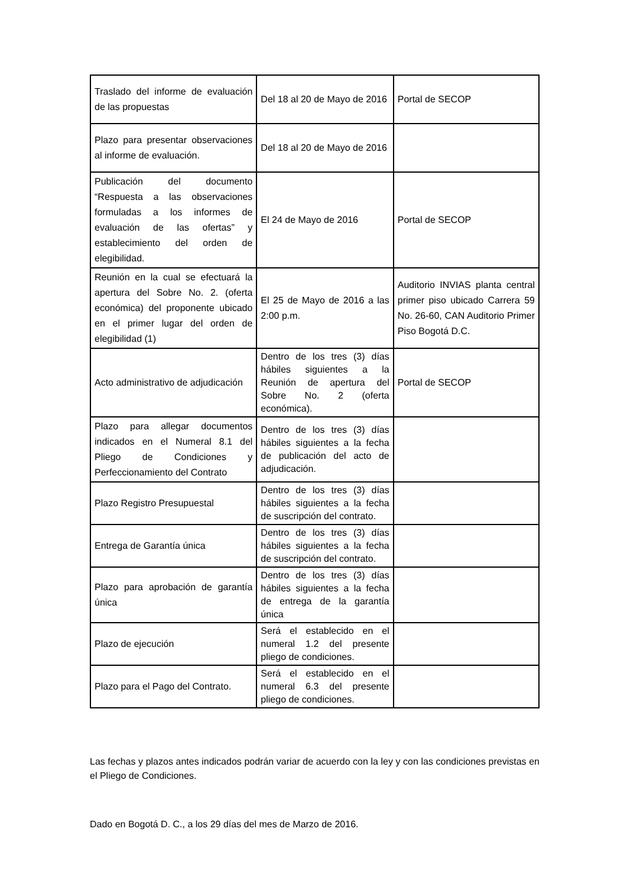| Traslado del informe de evaluación de las propuestas | Del 18 al 20 de Mayo de 2016 | Portal de SECOP |
| Plazo para presentar observaciones al informe de evaluación. | Del 18 al 20 de Mayo de 2016 | |
| Publicación del documento “Respuesta a las observaciones formuladas a los informes de evaluación de las ofertas” y establecimiento del orden de elegibilidad. | El 24 de Mayo de 2016 | Portal de SECOP |
| Reunión en la cual se efectuará la apertura del Sobre No. 2. (oferta económica) del proponente ubicado en el primer lugar del orden de elegibilidad (1) | El 25 de Mayo de 2016 a las 2:00 p.m. | Auditorio INVIAS planta central primer piso ubicado Carrera 59 No. 26-60, CAN Auditorio Primer Piso Bogotá D.C. |
| Acto administrativo de adjudicación | Dentro de los tres (3) días hábiles siguientes a la Reunión de apertura del Sobre No. 2 (oferta económica). | Portal de SECOP |
| Plazo para allegar documentos indicados en el Numeral 8.1 del Pliego de Condiciones y Perfeccionamiento del Contrato | Dentro de los tres (3) días hábiles siguientes a la fecha de publicación del acto de adjudicación. | |
| Plazo Registro Presupuestal | Dentro de los tres (3) días hábiles siguientes a la fecha de suscripción del contrato. | |
| Entrega de Garantía única | Dentro de los tres (3) días hábiles siguientes a la fecha de suscripción del contrato. | |
| Plazo para aprobación de garantía única | Dentro de los tres (3) días hábiles siguientes a la fecha de entrega de la garantía única | |
| Plazo de ejecución | Será el establecido en el numeral 1.2 del presente pliego de condiciones. | |
| Plazo para el Pago del Contrato. | Será el establecido en el numeral 6.3 del presente pliego de condiciones. | |
Las fechas y plazos antes indicados podrán variar de acuerdo con la ley y con las condiciones previstas en el Pliego de Condiciones.
Dado en Bogotá D. C., a los 29 días del mes de Marzo de 2016.